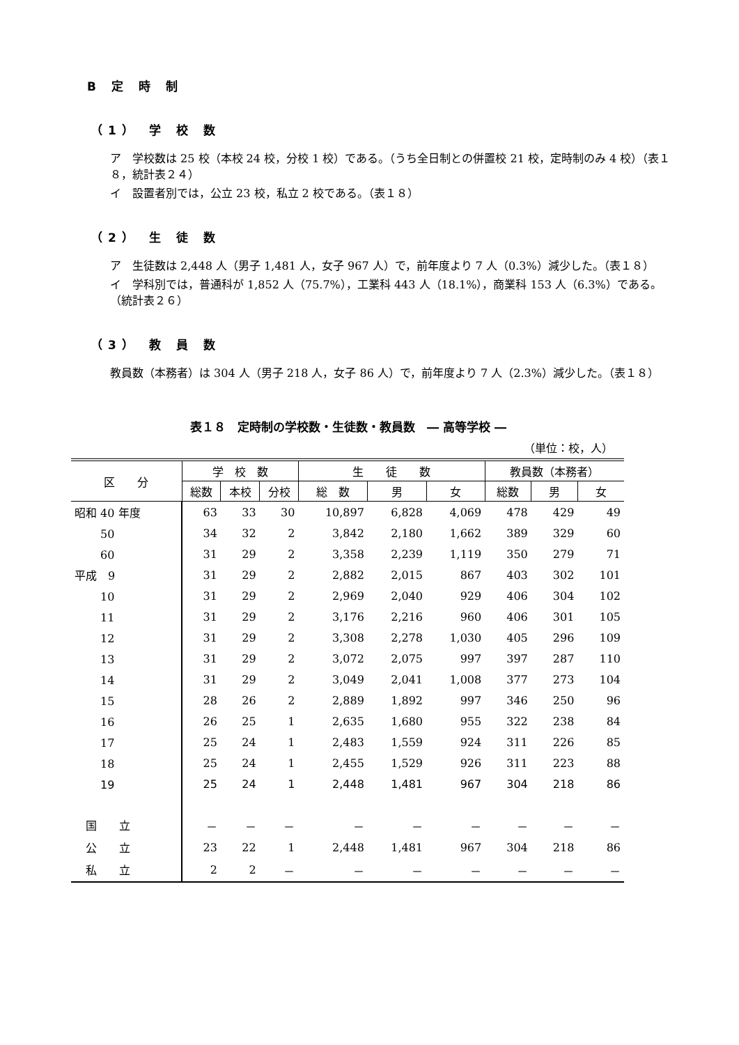B 定 時 制
（1） 学 校 数
ア　学校数は 25 校（本校 24 校，分校 1 校）である。（うち全日制との併置校 21 校，定時制のみ 4 校）（表１８，統計表２４）
イ　設置者別では，公立 23 校，私立 2 校である。（表１８）
（2） 生 徒 数
ア　生徒数は 2,448 人（男子 1,481 人，女子 967 人）で，前年度より 7 人（0.3%）減少した。（表１８）
イ　学科別では，普通科が 1,852 人（75.7%），工業科 443 人（18.1%），商業科 153 人（6.3%）である。（統計表２６）
（3） 教 員 数
教員数（本務者）は 304 人（男子 218 人，女子 86 人）で，前年度より 7 人（2.3%）減少した。（表１８）
表１８　定時制の学校数・生徒数・教員数　― 高等学校 ―
（単位：校，人）
| 区 分 | 学 校 数 | | | 生 徒 数 | | | 教員数（本務者） | | |
| --- | --- | --- | --- | --- | --- | --- | --- | --- | --- |
| | 総数 | 本校 | 分校 | 総 数 | 男 | 女 | 総数 | 男 | 女 |
| 昭和 40 年度 | 63 | 33 | 30 | 10,897 | 6,828 | 4,069 | 478 | 429 | 49 |
| 50 | 34 | 32 | 2 | 3,842 | 2,180 | 1,662 | 389 | 329 | 60 |
| 60 | 31 | 29 | 2 | 3,358 | 2,239 | 1,119 | 350 | 279 | 71 |
| 平成 9 | 31 | 29 | 2 | 2,882 | 2,015 | 867 | 403 | 302 | 101 |
| 10 | 31 | 29 | 2 | 2,969 | 2,040 | 929 | 406 | 304 | 102 |
| 11 | 31 | 29 | 2 | 3,176 | 2,216 | 960 | 406 | 301 | 105 |
| 12 | 31 | 29 | 2 | 3,308 | 2,278 | 1,030 | 405 | 296 | 109 |
| 13 | 31 | 29 | 2 | 3,072 | 2,075 | 997 | 397 | 287 | 110 |
| 14 | 31 | 29 | 2 | 3,049 | 2,041 | 1,008 | 377 | 273 | 104 |
| 15 | 28 | 26 | 2 | 2,889 | 1,892 | 997 | 346 | 250 | 96 |
| 16 | 26 | 25 | 1 | 2,635 | 1,680 | 955 | 322 | 238 | 84 |
| 17 | 25 | 24 | 1 | 2,483 | 1,559 | 924 | 311 | 226 | 85 |
| 18 | 25 | 24 | 1 | 2,455 | 1,529 | 926 | 311 | 223 | 88 |
| 19 | 25 | 24 | 1 | 2,448 | 1,481 | 967 | 304 | 218 | 86 |
| 国 立 | － | － | － | － | － | － | － | － | － |
| 公 立 | 23 | 22 | 1 | 2,448 | 1,481 | 967 | 304 | 218 | 86 |
| 私 立 | 2 | 2 | － | － | － | － | － | － | － |